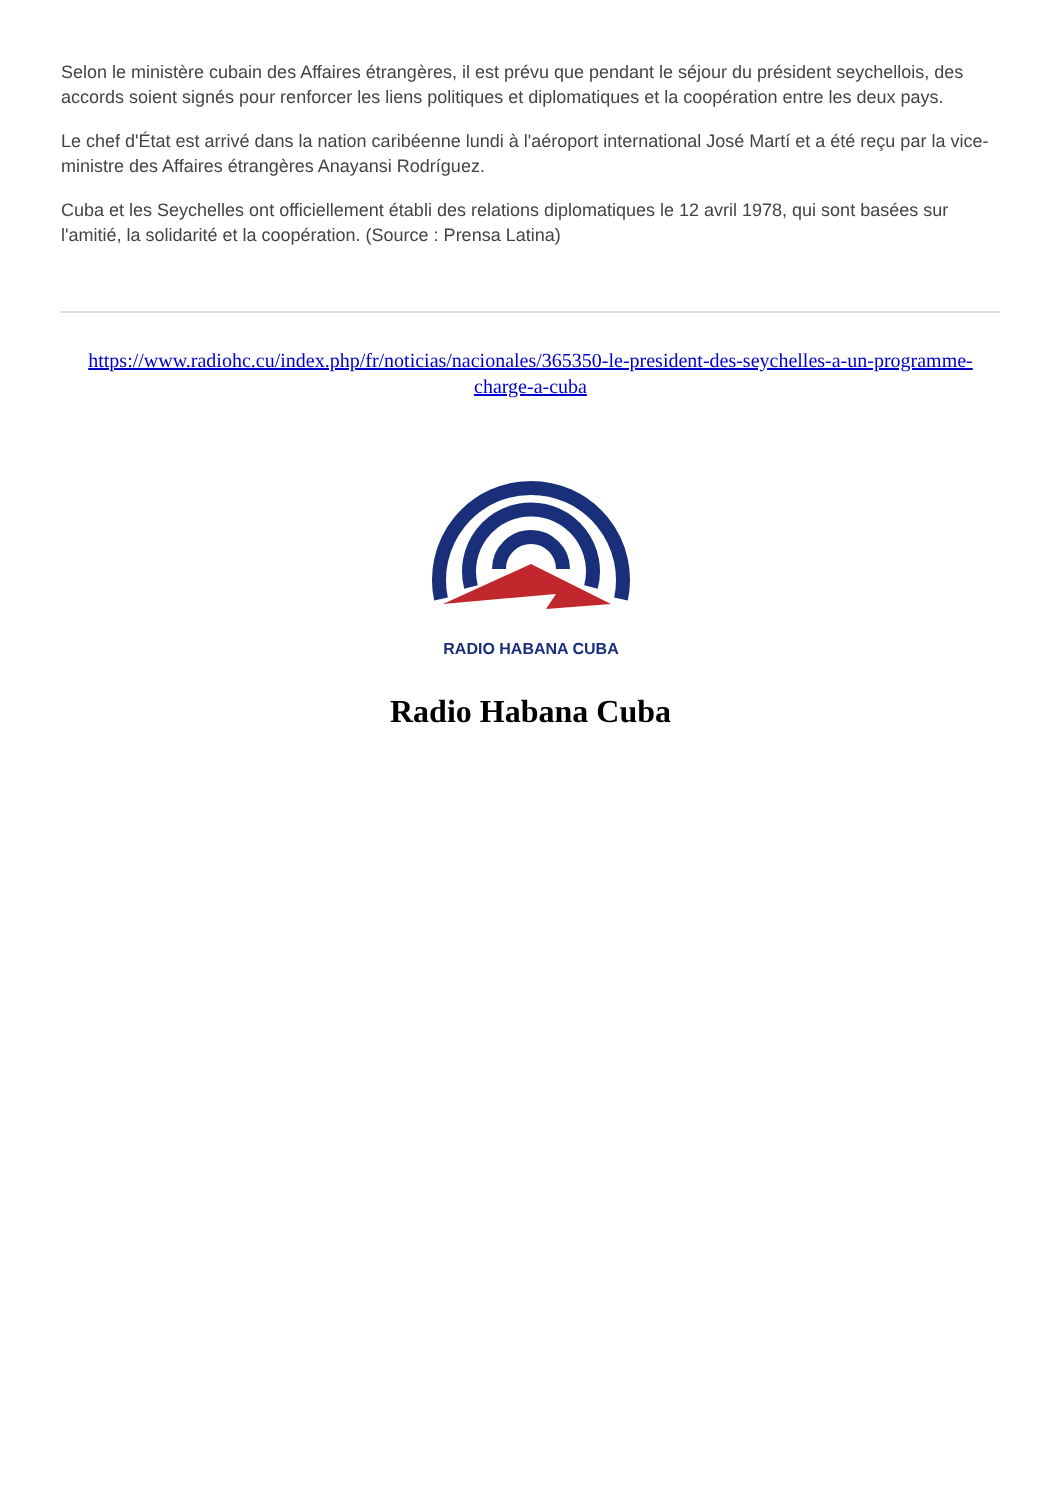Selon le ministère cubain des Affaires étrangères, il est prévu que pendant le séjour du président seychellois, des accords soient signés pour renforcer les liens politiques et diplomatiques et la coopération entre les deux pays.
Le chef d'État est arrivé dans la nation caribéenne lundi à l'aéroport international José Martí et a été reçu par la vice-ministre des Affaires étrangères Anayansi Rodríguez.
Cuba et les Seychelles ont officiellement établi des relations diplomatiques le 12 avril 1978, qui sont basées sur l'amitié, la solidarité et la coopération. (Source : Prensa Latina)
https://www.radiohc.cu/index.php/fr/noticias/nacionales/365350-le-president-des-seychelles-a-un-programme-charge-a-cuba
RADIO HABANA CUBA
Radio Habana Cuba